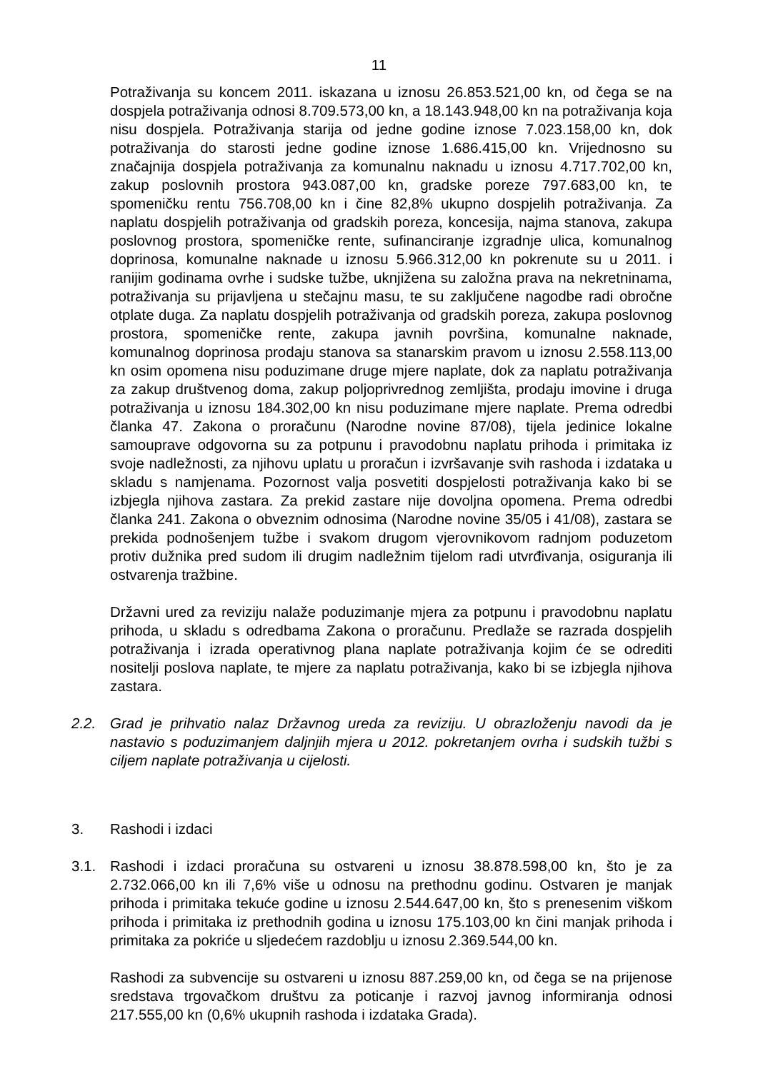11
Potraživanja su koncem 2011. iskazana u iznosu 26.853.521,00 kn, od čega se na dospjela potraživanja odnosi 8.709.573,00 kn, a 18.143.948,00 kn na potraživanja koja nisu dospjela. Potraživanja starija od jedne godine iznose 7.023.158,00 kn, dok potraživanja do starosti jedne godine iznose 1.686.415,00 kn. Vrijednosno su značajnija dospjela potraživanja za komunalnu naknadu u iznosu 4.717.702,00 kn, zakup poslovnih prostora 943.087,00 kn, gradske poreze 797.683,00 kn, te spomeničku rentu 756.708,00 kn i čine 82,8% ukupno dospjelih potraživanja. Za naplatu dospjelih potraživanja od gradskih poreza, koncesija, najma stanova, zakupa poslovnog prostora, spomeničke rente, sufinanciranje izgradnje ulica, komunalnog doprinosa, komunalne naknade u iznosu 5.966.312,00 kn pokrenute su u 2011. i ranijim godinama ovrhe i sudske tužbe, uknjižena su založna prava na nekretninama, potraživanja su prijavljena u stečajnu masu, te su zaključene nagodbe radi obročne otplate duga. Za naplatu dospjelih potraživanja od gradskih poreza, zakupa poslovnog prostora, spomeničke rente, zakupa javnih površina, komunalne naknade, komunalnog doprinosa prodaju stanova sa stanarskim pravom u iznosu 2.558.113,00 kn osim opomena nisu poduzimane druge mjere naplate, dok za naplatu potraživanja za zakup društvenog doma, zakup poljoprivrednog zemljišta, prodaju imovine i druga potraživanja u iznosu 184.302,00 kn nisu poduzimane mjere naplate. Prema odredbi članka 47. Zakona o proračunu (Narodne novine 87/08), tijela jedinice lokalne samouprave odgovorna su za potpunu i pravodobnu naplatu prihoda i primitaka iz svoje nadležnosti, za njihovu uplatu u proračun i izvršavanje svih rashoda i izdataka u skladu s namjenama. Pozornost valja posvetiti dospjelosti potraživanja kako bi se izbjegla njihova zastara. Za prekid zastare nije dovoljna opomena. Prema odredbi članka 241. Zakona o obveznim odnosima (Narodne novine 35/05 i 41/08), zastara se prekida podnošenjem tužbe i svakom drugom vjerovnikovom radnjom poduzetom protiv dužnika pred sudom ili drugim nadležnim tijelom radi utvrđivanja, osiguranja ili ostvarenja tražbine.
Državni ured za reviziju nalaže poduzimanje mjera za potpunu i pravodobnu naplatu prihoda, u skladu s odredbama Zakona o proračunu. Predlaže se razrada dospjelih potraživanja i izrada operativnog plana naplate potraživanja kojim će se odrediti nositelji poslova naplate, te mjere za naplatu potraživanja, kako bi se izbjegla njihova zastara.
2.2. Grad je prihvatio nalaz Državnog ureda za reviziju. U obrazloženju navodi da je nastavio s poduzimanjem daljnjih mjera u 2012. pokretanjem ovrha i sudskih tužbi s ciljem naplate potraživanja u cijelosti.
3. Rashodi i izdaci
3.1. Rashodi i izdaci proračuna su ostvareni u iznosu 38.878.598,00 kn, što je za 2.732.066,00 kn ili 7,6% više u odnosu na prethodnu godinu. Ostvaren je manjak prihoda i primitaka tekuće godine u iznosu 2.544.647,00 kn, što s prenesenim viškom prihoda i primitaka iz prethodnih godina u iznosu 175.103,00 kn čini manjak prihoda i primitaka za pokriće u sljedećem razdoblju u iznosu 2.369.544,00 kn.
Rashodi za subvencije su ostvareni u iznosu 887.259,00 kn, od čega se na prijenose sredstava trgovačkom društvu za poticanje i razvoj javnog informiranja odnosi 217.555,00 kn (0,6% ukupnih rashoda i izdataka Grada).